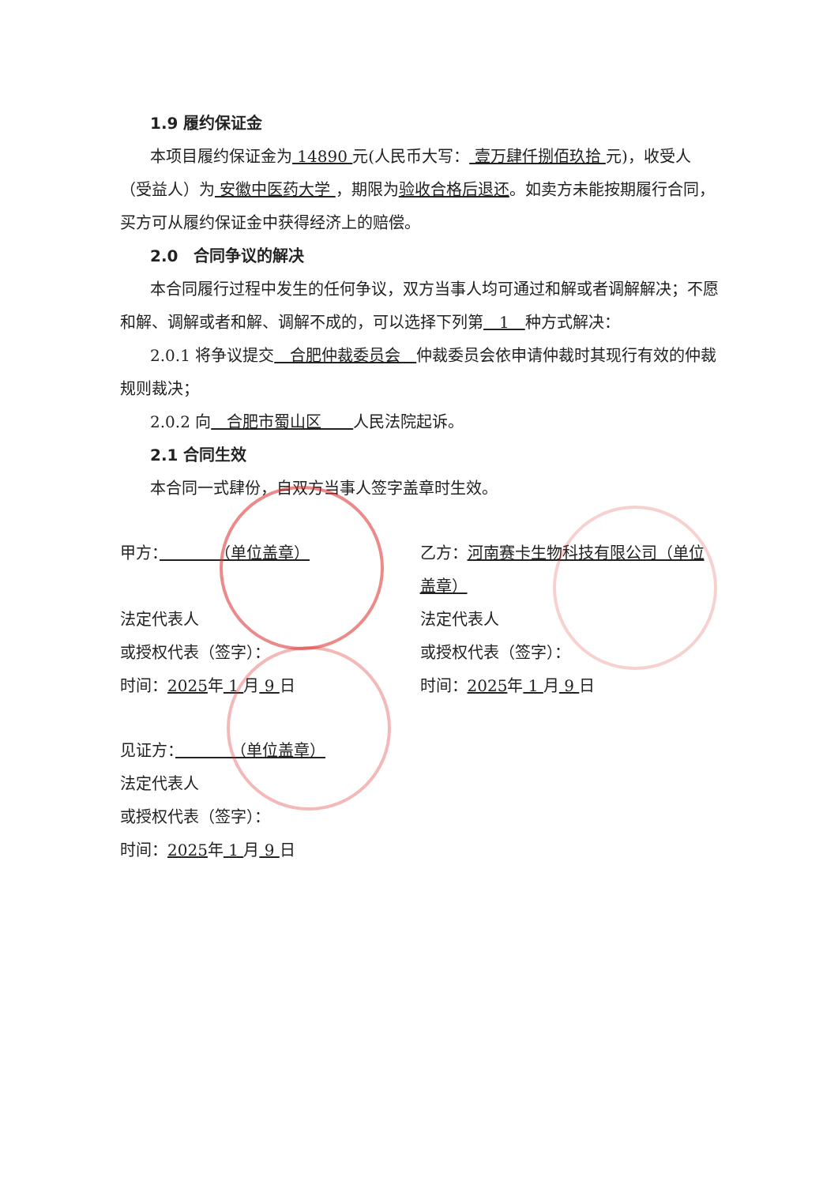1.9 履约保证金
本项目履约保证金为 14890 元(人民币大写： 壹万肆仟捌佰玖拾 元)，收受人（受益人）为 安徽中医药大学 ，期限为验收合格后退还。如卖方未能按期履行合同，买方可从履约保证金中获得经济上的赔偿。
2.0　合同争议的解决
本合同履行过程中发生的任何争议，双方当事人均可通过和解或者调解解决；不愿和解、调解或者和解、调解不成的，可以选择下列第　1　种方式解决：
2.0.1 将争议提交　合肥仲裁委员会　仲裁委员会依申请仲裁时其现行有效的仲裁规则裁决；
2.0.2 向　合肥市蜀山区　　人民法院起诉。
2.1 合同生效
本合同一式肆份，自双方当事人签字盖章时生效。
甲方：　　　　（单位盖章）
法定代表人
或授权代表（签字）：
时间：2025年 1 月 9 日
乙方：河南赛卡生物科技有限公司（单位盖章）
法定代表人
或授权代表（签字）：
时间：2025年 1 月 9 日
见证方：　　　　（单位盖章）
法定代表人
或授权代表（签字）：
时间：2025年 1 月 9 日